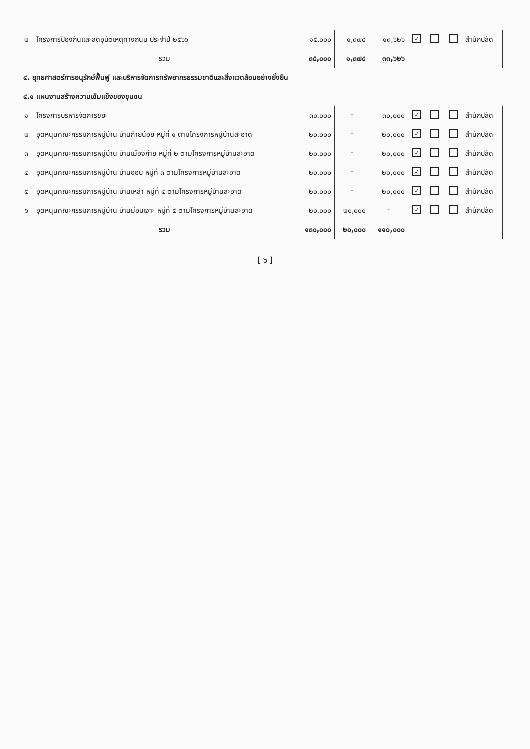| ๒ | โครงการป้องกันและลดอุบัติเหตุทางถนน ประจำปี ๒๕๖๖ | ๑๕,๐๐๐ | ๑,๓๗๔ | ๑๓,๖๒๖ | ✓ | | | สำนักปลัด | |
| | รวม | ๓๕,๐๐๐ | ๑,๓๗๔ | ๓๓,๖๒๖ | | | | | |
| ๔. ยุทธศาสตร์การอนุรักษ์ฟื้นฟู และบริหารจัดการทรัพยากรธรรมชาติและสิ่งแวดล้อมอย่างยั่งยืน | | | | | | | | | |
| ๔.๑ แผนงานสร้างความเข้มแข็งของชุมชน | | | | | | | | | |
| ๑ | โครงการบริหารจัดการขยะ | ๓๐,๐๐๐ | - | ๓๐,๐๐๐ | ✓ | | | สำนักปลัด | |
| ๒ | อุดหนุนคณะกรรมการหมู่บ้าน บ้านก่ายน้อย หมู่ที่ ๑ ตามโครงการหมู่บ้านสะอาด | ๒๐,๐๐๐ | - | ๒๐,๐๐๐ | ✓ | | | สำนักปลัด | |
| ๓ | อุดหนุนคณะกรรมการหมู่บ้าน บ้านเมืองก่าย หมู่ที่ ๒ ตามโครงการหมู่บ้านสะอาด | ๒๐,๐๐๐ | - | ๒๐,๐๐๐ | ✓ | | | สำนักปลัด | |
| ๔ | อุดหนุนคณะกรรมการหมู่บ้าน บ้านออบ หมู่ที่ ๓ ตามโครงการหมู่บ้านสะอาด | ๒๐,๐๐๐ | - | ๒๐,๐๐๐ | ✓ | | | สำนักปลัด | |
| ๕ | อุดหนุนคณะกรรมการหมู่บ้าน บ้านเหล่า หมู่ที่ ๔ ตามโครงการหมู่บ้านสะอาด | ๒๐,๐๐๐ | - | ๒๐,๐๐๐ | ✓ | | | สำนักปลัด | |
| ๖ | อุดหนุนคณะกรรมการหมู่บ้าน บ้านม่อนเงาะ หมู่ที่ ๕ ตามโครงการหมู่บ้านสะอาด | ๒๐,๐๐๐ | ๒๐,๐๐๐ | - | ✓ | | | สำนักปลัด | |
| | รวม | ๑๓๐,๐๐๐ | ๒๐,๐๐๐ | ๑๑๐,๐๐๐ | | | | | |
[ ๖ ]